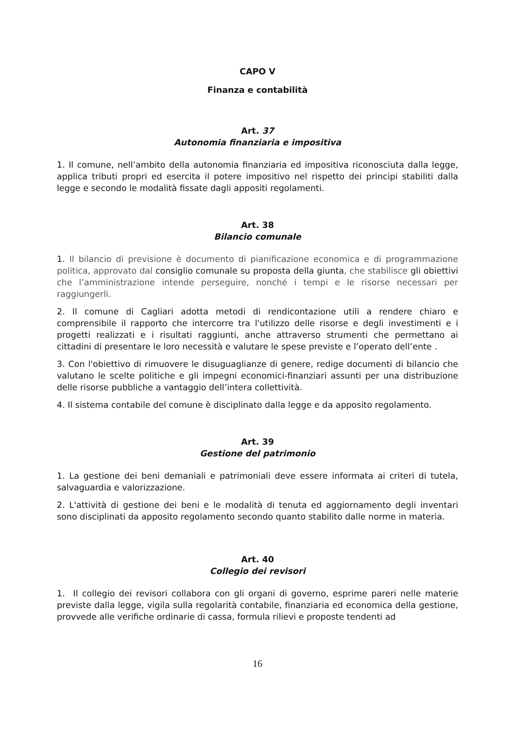CAPO V
Finanza e contabilità
Art. 37
Autonomia finanziaria e impositiva
1. Il comune, nell’ambito della autonomia finanziaria ed impositiva riconosciuta dalla legge, applica tributi propri ed esercita il potere impositivo nel rispetto dei principi stabiliti dalla legge e secondo le modalità fissate dagli appositi regolamenti.
Art. 38
Bilancio comunale
1. Il bilancio di previsione è documento di pianificazione economica e di programmazione politica, approvato dal consiglio comunale su proposta della giunta, che stabilisce gli obiettivi che l’amministrazione intende perseguire, nonché i tempi e le risorse necessari per raggiungerli.
2. Il comune di Cagliari adotta metodi di rendicontazione utili a rendere chiaro e comprensibile il rapporto che intercorre tra l'utilizzo delle risorse e degli investimenti e i progetti realizzati e i risultati raggiunti, anche attraverso strumenti che permettano ai cittadini di presentare le loro necessità e valutare le spese previste e l’operato dell’ente .
3. Con l'obiettivo di rimuovere le disuguaglianze di genere, redige documenti di bilancio che valutano le scelte politiche e gli impegni economici-finanziari assunti per una distribuzione delle risorse pubbliche a vantaggio dell’intera collettività.
4. Il sistema contabile del comune è disciplinato dalla legge e da apposito regolamento.
Art. 39
Gestione del patrimonio
1. La gestione dei beni demaniali e patrimoniali deve essere informata ai criteri di tutela, salvaguardia e valorizzazione.
2. L'attività di gestione dei beni e le modalità di tenuta ed aggiornamento degli inventari sono disciplinati da apposito regolamento secondo quanto stabilito dalle norme in materia.
Art. 40
Collegio dei revisori
1. Il collegio dei revisori collabora con gli organi di governo, esprime pareri nelle materie previste dalla legge, vigila sulla regolarità contabile, finanziaria ed economica della gestione, provvede alle verifiche ordinarie di cassa, formula rilievi e proposte tendenti ad
16